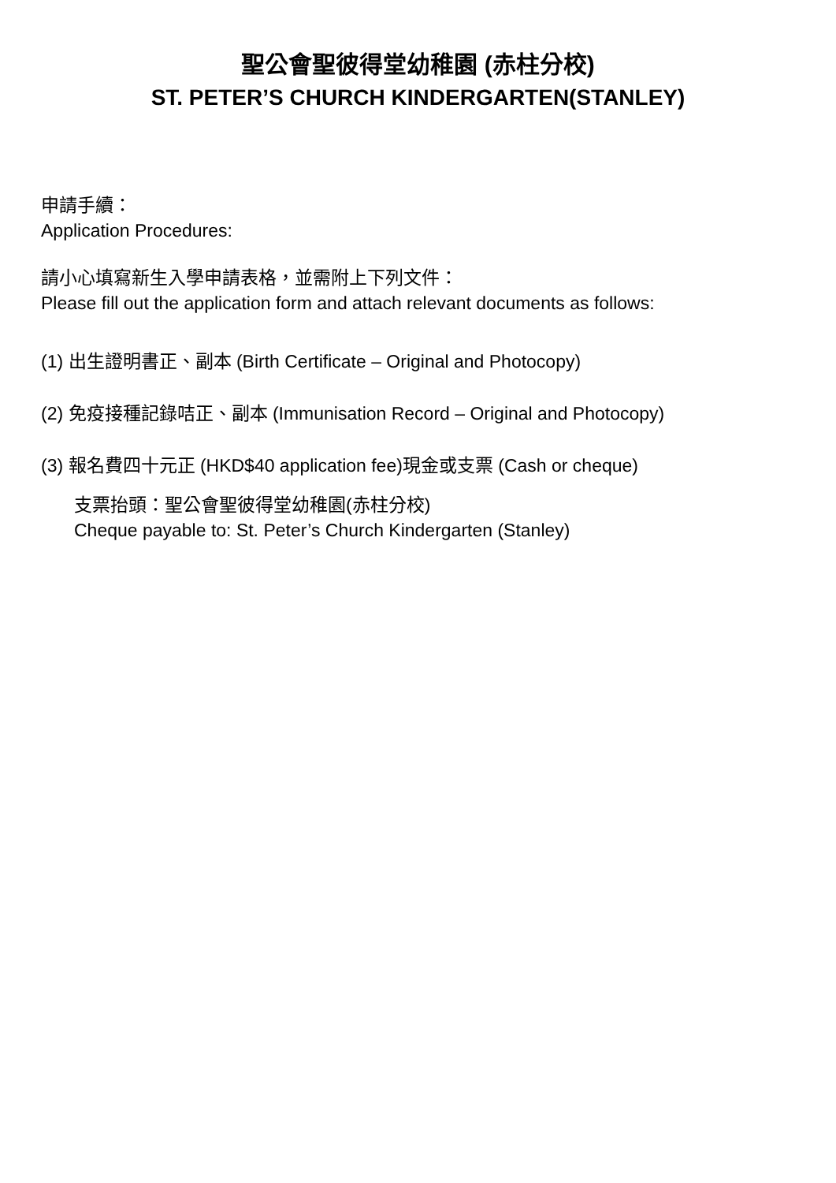聖公會聖彼得堂幼稚園 (赤柱分校)
ST. PETER’S CHURCH KINDERGARTEN(STANLEY)
申請手續：
Application Procedures:
請小心填寫新生入學申請表格，並需附上下列文件：
Please fill out the application form and attach relevant documents as follows:
(1) 出生證明書正、副本 (Birth Certificate – Original and Photocopy)
(2) 免疫接種記錄咭正、副本 (Immunisation Record – Original and Photocopy)
(3) 報名費四十元正 (HKD$40 application fee)現金或支票 (Cash or cheque)
支票抬頭：聖公會聖彼得堂幼稚園(赤柱分校)
Cheque payable to: St. Peter’s Church Kindergarten (Stanley)